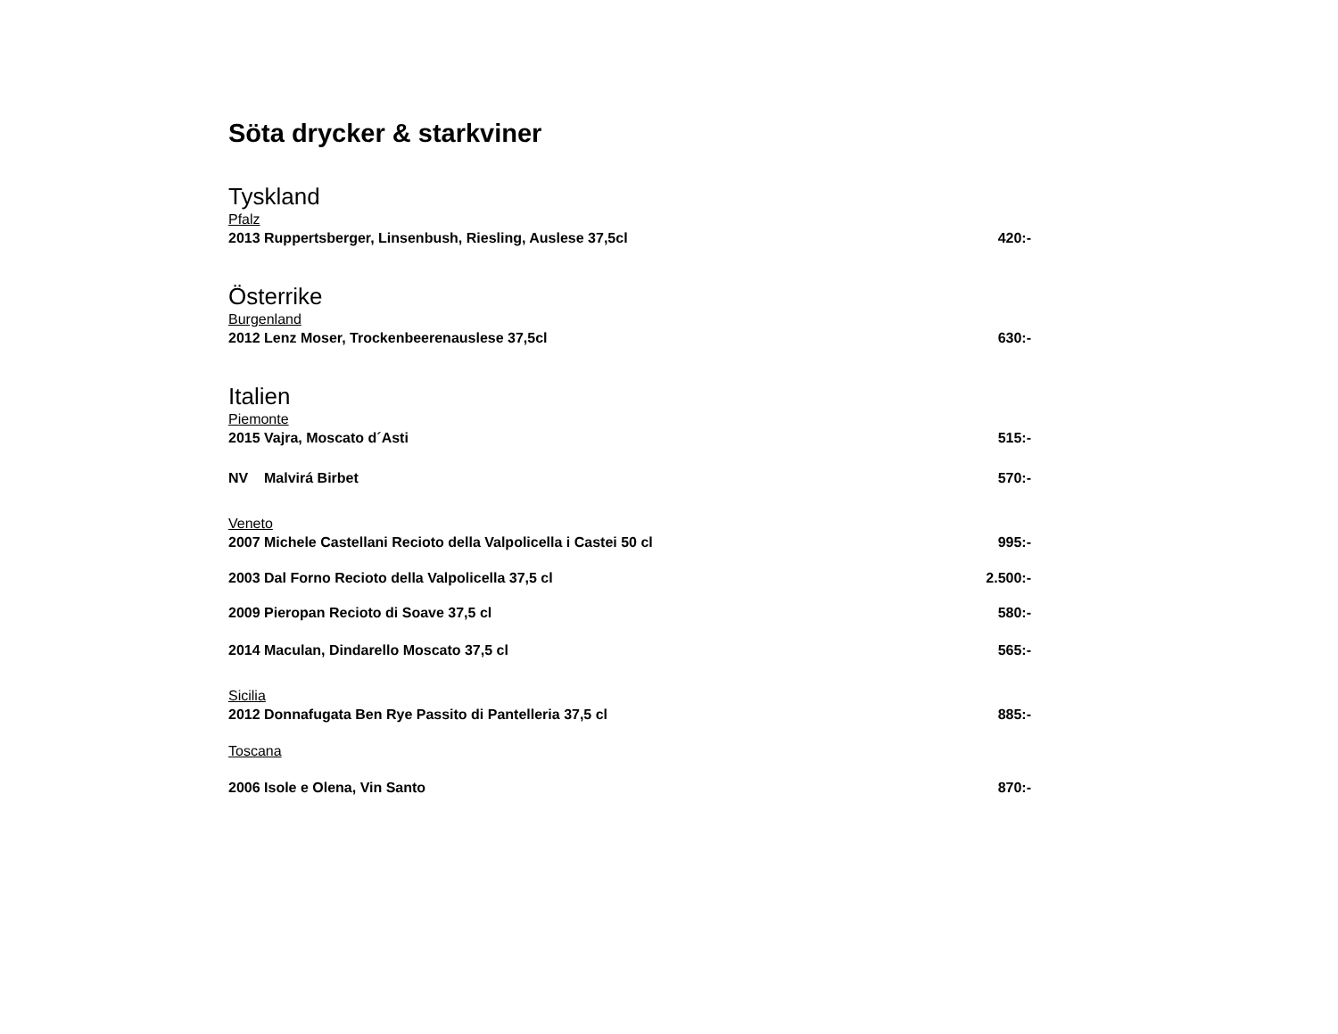Söta drycker & starkviner
Tyskland
Pfalz
2013 Ruppertsberger, Linsenbush, Riesling, Auslese 37,5cl 420:-
Österrike
Burgenland
2012 Lenz Moser, Trockenbeerenauslese 37,5cl 630:-
Italien
Piemonte
2015 Vajra, Moscato d´Asti 515:-
NV Malvirá Birbet 570:-
Veneto
2007 Michele Castellani Recioto della Valpolicella i Castei 50 cl 995:-
2003 Dal Forno Recioto della Valpolicella 37,5 cl 2.500:-
2009 Pieropan Recioto di Soave 37,5 cl 580:-
2014 Maculan, Dindarello Moscato 37,5 cl 565:-
Sicilia
2012 Donnafugata Ben Rye Passito di Pantelleria 37,5 cl 885:-
Toscana
2006 Isole e Olena, Vin Santo 870:-